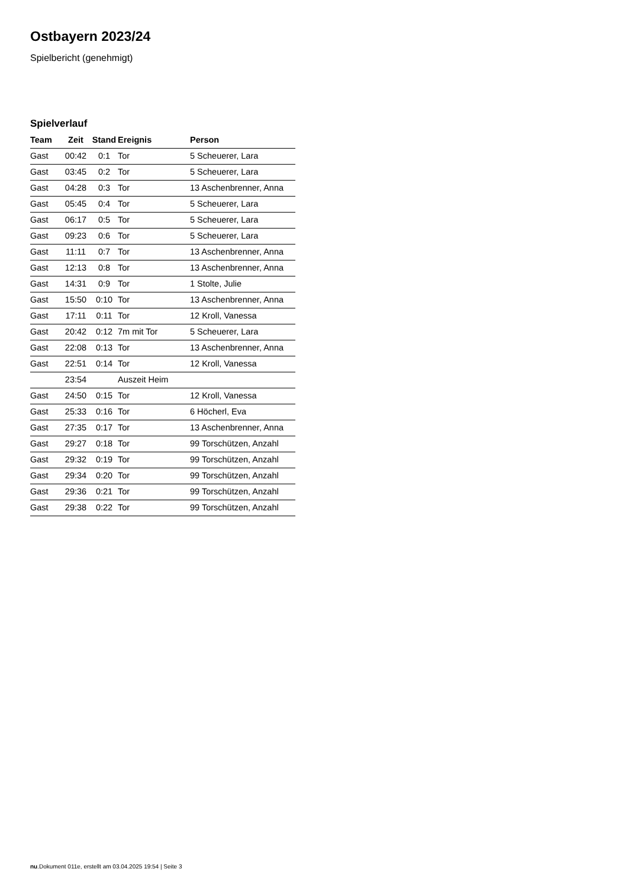Ostbayern 2023/24
Spielbericht (genehmigt)
Spielverlauf
| Team | Zeit | Stand | Ereignis | Person |
| --- | --- | --- | --- | --- |
| Gast | 00:42 | 0:1 | Tor | 5 Scheuerer, Lara |
| Gast | 03:45 | 0:2 | Tor | 5 Scheuerer, Lara |
| Gast | 04:28 | 0:3 | Tor | 13 Aschenbrenner, Anna |
| Gast | 05:45 | 0:4 | Tor | 5 Scheuerer, Lara |
| Gast | 06:17 | 0:5 | Tor | 5 Scheuerer, Lara |
| Gast | 09:23 | 0:6 | Tor | 5 Scheuerer, Lara |
| Gast | 11:11 | 0:7 | Tor | 13 Aschenbrenner, Anna |
| Gast | 12:13 | 0:8 | Tor | 13 Aschenbrenner, Anna |
| Gast | 14:31 | 0:9 | Tor | 1 Stolte, Julie |
| Gast | 15:50 | 0:10 | Tor | 13 Aschenbrenner, Anna |
| Gast | 17:11 | 0:11 | Tor | 12 Kroll, Vanessa |
| Gast | 20:42 | 0:12 | 7m mit Tor | 5 Scheuerer, Lara |
| Gast | 22:08 | 0:13 | Tor | 13 Aschenbrenner, Anna |
| Gast | 22:51 | 0:14 | Tor | 12 Kroll, Vanessa |
| | 23:54 | | Auszeit Heim | |
| Gast | 24:50 | 0:15 | Tor | 12 Kroll, Vanessa |
| Gast | 25:33 | 0:16 | Tor | 6 Höcherl, Eva |
| Gast | 27:35 | 0:17 | Tor | 13 Aschenbrenner, Anna |
| Gast | 29:27 | 0:18 | Tor | 99 Torschützen, Anzahl |
| Gast | 29:32 | 0:19 | Tor | 99 Torschützen, Anzahl |
| Gast | 29:34 | 0:20 | Tor | 99 Torschützen, Anzahl |
| Gast | 29:36 | 0:21 | Tor | 99 Torschützen, Anzahl |
| Gast | 29:38 | 0:22 | Tor | 99 Torschützen, Anzahl |
nu.Dokument 011e, erstellt am 03.04.2025 19:54 | Seite 3